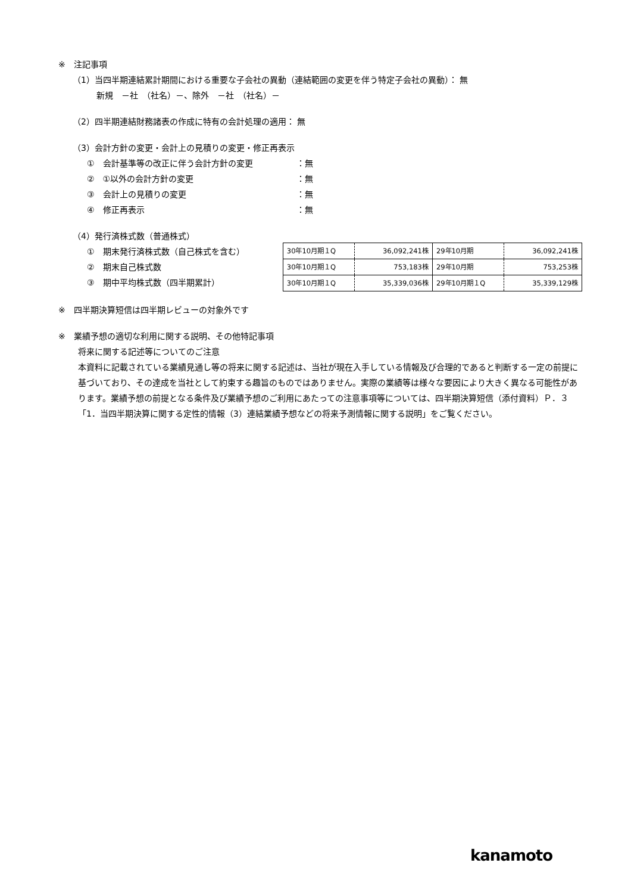※　注記事項
（1）当四半期連結累計期間における重要な子会社の異動（連結範囲の変更を伴う特定子会社の異動）： 無
新規　－社　（社名）－、除外　－社　（社名）－
（2）四半期連結財務諸表の作成に特有の会計処理の適用： 無
（3）会計方針の変更・会計上の見積りの変更・修正再表示
①　会計基準等の改正に伴う会計方針の変更 ：無
②　①以外の会計方針の変更 ：無
③　会計上の見積りの変更 ：無
④　修正再表示 ：無
（4）発行済株式数（普通株式）
①　期末発行済株式数（自己株式を含む）
②　期末自己株式数
③　期中平均株式数（四半期累計）
| 30年10月期１Q | 36,092,241株 | 29年10月期 | 36,092,241株 |
| 30年10月期１Q | 753,183株 | 29年10月期 | 753,253株 |
| 30年10月期１Q | 35,339,036株 | 29年10月期１Q | 35,339,129株 |
※　四半期決算短信は四半期レビューの対象外です
※　業績予想の適切な利用に関する説明、その他特記事項
将来に関する記述等についてのご注意
本資料に記載されている業績見通し等の将来に関する記述は、当社が現在入手している情報及び合理的であると判断する一定の前提に基づいており、その達成を当社として約束する趣旨のものではありません。実際の業績等は様々な要因により大きく異なる可能性があります。業績予想の前提となる条件及び業績予想のご利用にあたっての注意事項等については、四半期決算短信（添付資料）Ｐ．３「1．当四半期決算に関する定性的情報（3）連結業績予想などの将来予測情報に関する説明」をご覧ください。
kanamoto